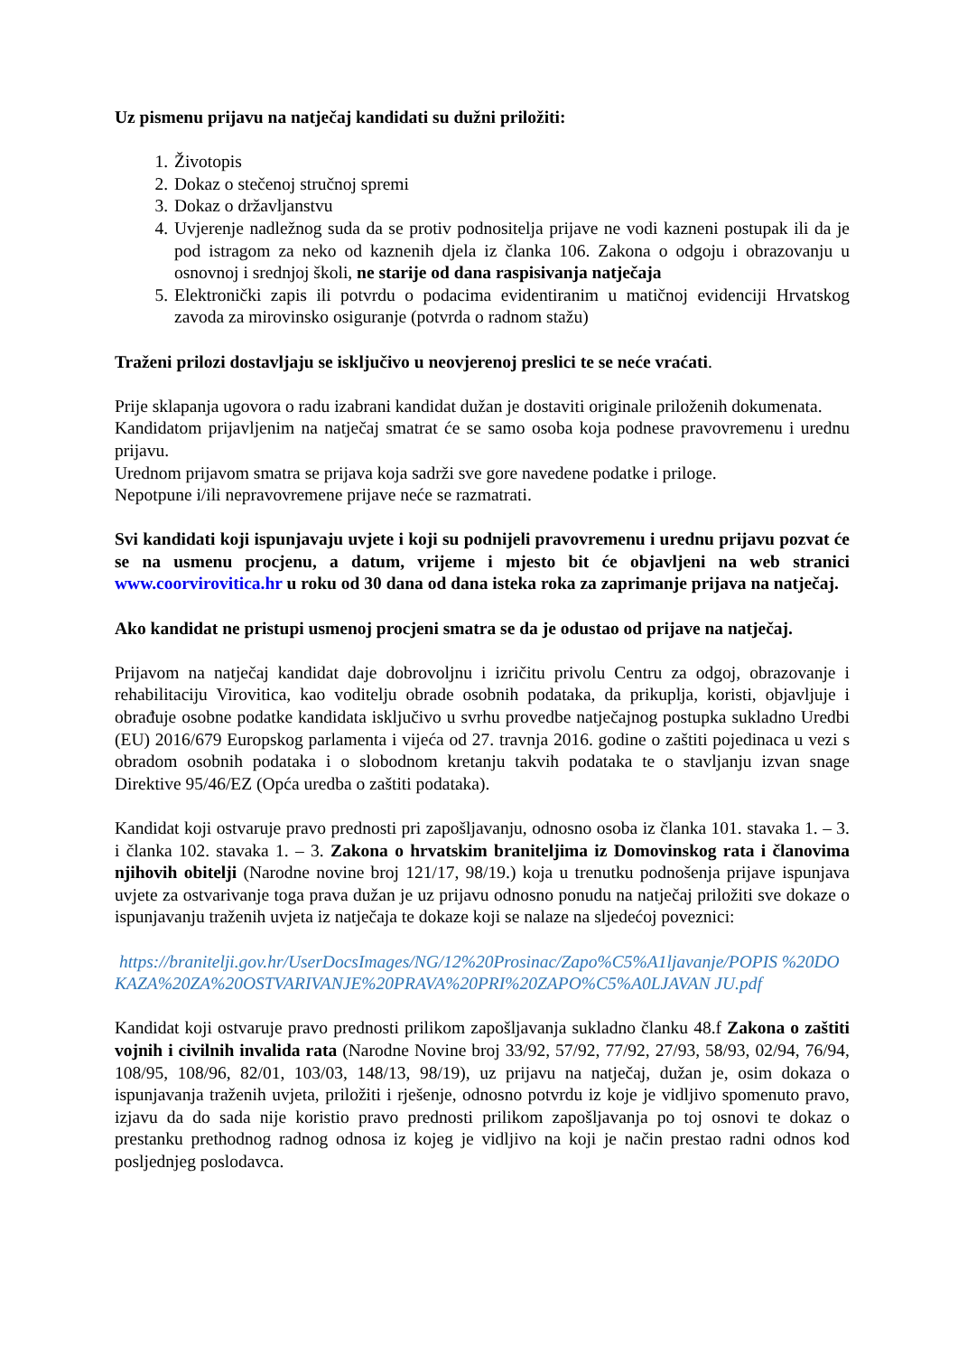Uz pismenu prijavu na natječaj kandidati su dužni priložiti:
1. Životopis
2. Dokaz o stečenoj stručnoj spremi
3. Dokaz o državljanstvu
4. Uvjerenje nadležnog suda da se protiv podnositelja prijave ne vodi kazneni postupak ili da je pod istragom za neko od kaznenih djela iz članka 106. Zakona o odgoju i obrazovanju u osnovnoj i srednjoj školi, ne starije od dana raspisivanja natječaja
5. Elektronički zapis ili potvrdu o podacima evidentiranim u matičnoj evidenciji Hrvatskog zavoda za mirovinsko osiguranje (potvrda o radnom stažu)
Traženi prilozi dostavljaju se isključivo u neovjerenoj preslici te se neće vraćati.
Prije sklapanja ugovora o radu izabrani kandidat dužan je dostaviti originale priloženih dokumenata.
Kandidatom prijavljenim na natječaj smatrat će se samo osoba koja podnese pravovremenu i urednu prijavu.
Urednom prijavom smatra se prijava koja sadrži sve gore navedene podatke i priloge.
Nepotpune i/ili nepravovremene prijave neće se razmatrati.
Svi kandidati koji ispunjavaju uvjete i koji su podnijeli pravovremenu i urednu prijavu pozvat će se na usmenu procjenu, a datum, vrijeme i mjesto bit će objavljeni na web stranici www.coorvirovitica.hr u roku od 30 dana od dana isteka roka za zaprimanje prijava na natječaj.
Ako kandidat ne pristupi usmenoj procjeni smatra se da je odustao od prijave na natječaj.
Prijavom na natječaj kandidat daje dobrovoljnu i izričitu privolu Centru za odgoj, obrazovanje i rehabilitaciju Virovitica, kao voditelju obrade osobnih podataka, da prikuplja, koristi, objavljuje i obrađuje osobne podatke kandidata isključivo u svrhu provedbe natječajnog postupka sukladno Uredbi (EU) 2016/679 Europskog parlamenta i vijeća od 27. travnja 2016. godine o zaštiti pojedinaca u vezi s obradom osobnih podataka i o slobodnom kretanju takvih podataka te o stavljanju izvan snage Direktive 95/46/EZ (Opća uredba o zaštiti podataka).
Kandidat koji ostvaruje pravo prednosti pri zapošljavanju, odnosno osoba iz članka 101. stavaka 1. – 3. i članka 102. stavaka 1. – 3. Zakona o hrvatskim braniteljima iz Domovinskog rata i članovima njihovih obitelji (Narodne novine broj 121/17, 98/19.) koja u trenutku podnošenja prijave ispunjava uvjete za ostvarivanje toga prava dužan je uz prijavu odnosno ponudu na natječaj priložiti sve dokaze o ispunjavanju traženih uvjeta iz natječaja te dokaze koji se nalaze na sljedećoj poveznici:
https://branitelji.gov.hr/UserDocsImages/NG/12%20Prosinac/Zapo%C5%A1ljavanje/POPIS %20DOKAZA%20ZA%20OSTVARIVANJE%20PRAVA%20PRI%20ZAPO%C5%A0LJAVAN JU.pdf
Kandidat koji ostvaruje pravo prednosti prilikom zapošljavanja sukladno članku 48.f Zakona o zaštiti vojnih i civilnih invalida rata (Narodne Novine broj 33/92, 57/92, 77/92, 27/93, 58/93, 02/94, 76/94, 108/95, 108/96, 82/01, 103/03, 148/13, 98/19), uz prijavu na natječaj, dužan je, osim dokaza o ispunjavanja traženih uvjeta, priložiti i rješenje, odnosno potvrdu iz koje je vidljivo spomenuto pravo, izjavu da do sada nije koristio pravo prednosti prilikom zapošljavanja po toj osnovi te dokaz o prestanku prethodnog radnog odnosa iz kojeg je vidljivo na koji je način prestao radni odnos kod posljednjeg poslodavca.